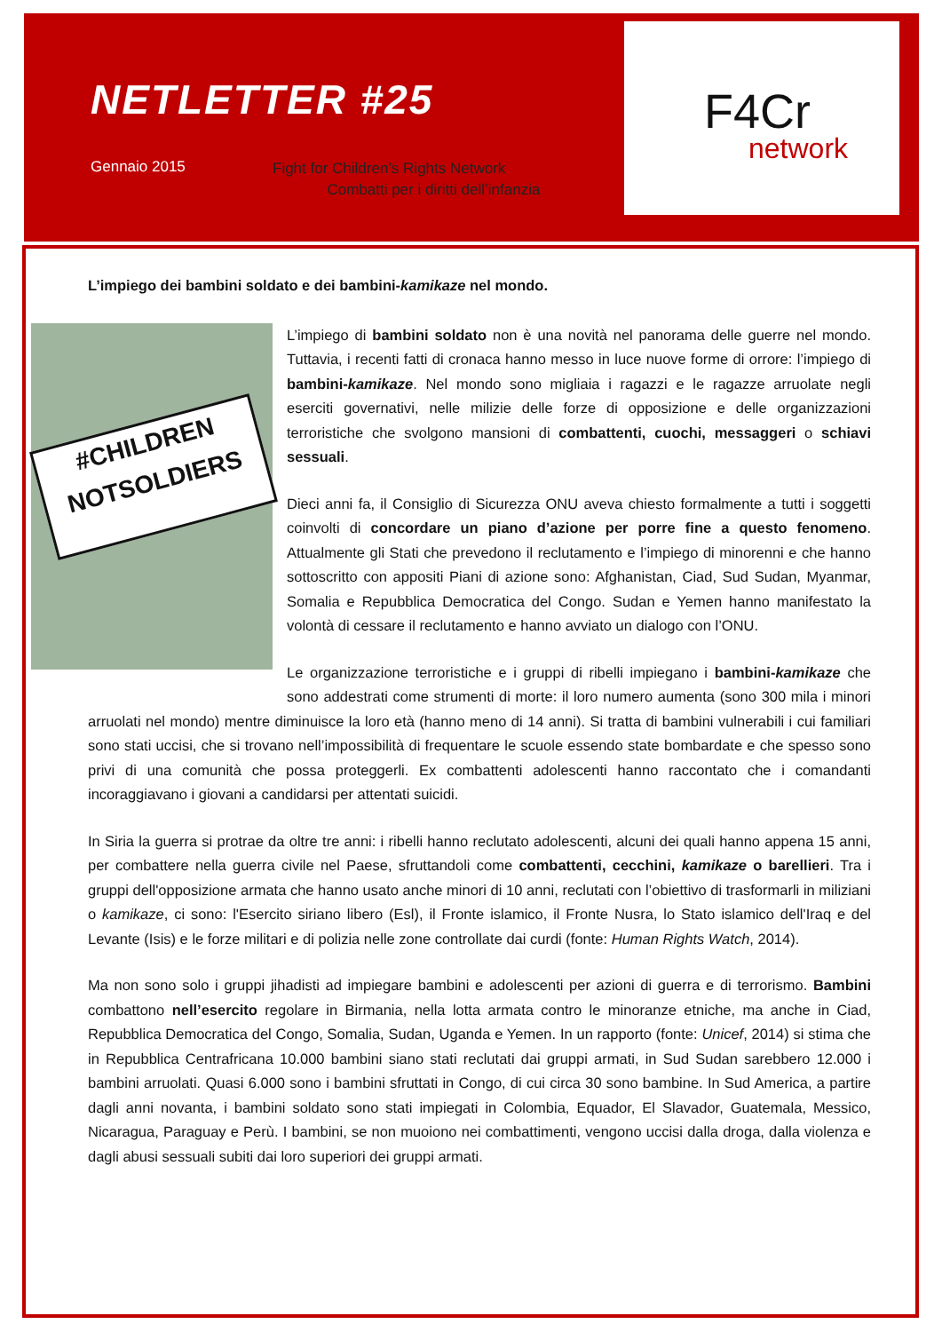NETLETTER #25
Gennaio 2015
Fight for Children’s Rights Network
Combatti per i diritti dell’infanzia
F4Cr
network
L’impiego dei bambini soldato e dei bambini-kamikaze nel mondo.
#CHILDREN
NOTSOLDIERS
L’impiego di bambini soldato non è una novità nel panorama delle guerre nel mondo. Tuttavia, i recenti fatti di cronaca hanno messo in luce nuove forme di orrore: l’impiego di bambini-kamikaze. Nel mondo sono migliaia i ragazzi e le ragazze arruolate negli eserciti governativi, nelle milizie delle forze di opposizione e delle organizzazioni terroristiche che svolgono mansioni di combattenti, cuochi, messaggeri o schiavi sessuali.
Dieci anni fa, il Consiglio di Sicurezza ONU aveva chiesto formalmente a tutti i soggetti coinvolti di concordare un piano d’azione per porre fine a questo fenomeno. Attualmente gli Stati che prevedono il reclutamento e l’impiego di minorenni e che hanno sottoscritto con appositi Piani di azione sono: Afghanistan, Ciad, Sud Sudan, Myanmar, Somalia e Repubblica Democratica del Congo. Sudan e Yemen hanno manifestato la volontà di cessare il reclutamento e hanno avviato un dialogo con l’ONU.
Le organizzazione terroristiche e i gruppi di ribelli impiegano i bambini-kamikaze che sono addestrati come strumenti di morte: il loro numero aumenta (sono 300 mila i minori arruolati nel mondo) mentre diminuisce la loro età (hanno meno di 14 anni). Si tratta di bambini vulnerabili i cui familiari sono stati uccisi, che si trovano nell’impossibilità di frequentare le scuole essendo state bombardate e che spesso sono privi di una comunità che possa proteggerli. Ex combattenti adolescenti hanno raccontato che i comandanti incoraggiavano i giovani a candidarsi per attentati suicidi.
In Siria la guerra si protrae da oltre tre anni: i ribelli hanno reclutato adolescenti, alcuni dei quali hanno appena 15 anni, per combattere nella guerra civile nel Paese, sfruttandoli come combattenti, cecchini, kamikaze o barellieri. Tra i gruppi dell'opposizione armata che hanno usato anche minori di 10 anni, reclutati con l’obiettivo di trasformarli in miliziani o kamikaze, ci sono: l'Esercito siriano libero (Esl), il Fronte islamico, il Fronte Nusra, lo Stato islamico dell'Iraq e del Levante (Isis) e le forze militari e di polizia nelle zone controllate dai curdi (fonte: Human Rights Watch, 2014).
Ma non sono solo i gruppi jihadisti ad impiegare bambini e adolescenti per azioni di guerra e di terrorismo. Bambini combattono nell’esercito regolare in Birmania, nella lotta armata contro le minoranze etniche, ma anche in Ciad, Repubblica Democratica del Congo, Somalia, Sudan, Uganda e Yemen. In un rapporto (fonte: Unicef, 2014) si stima che in Repubblica Centrafricana 10.000 bambini siano stati reclutati dai gruppi armati, in Sud Sudan sarebbero 12.000 i bambini arruolati. Quasi 6.000 sono i bambini sfruttati in Congo, di cui circa 30 sono bambine. In Sud America, a partire dagli anni novanta, i bambini soldato sono stati impiegati in Colombia, Equador, El Slavador, Guatemala, Messico, Nicaragua, Paraguay e Perù. I bambini, se non muoiono nei combattimenti, vengono uccisi dalla droga, dalla violenza e dagli abusi sessuali subiti dai loro superiori dei gruppi armati.